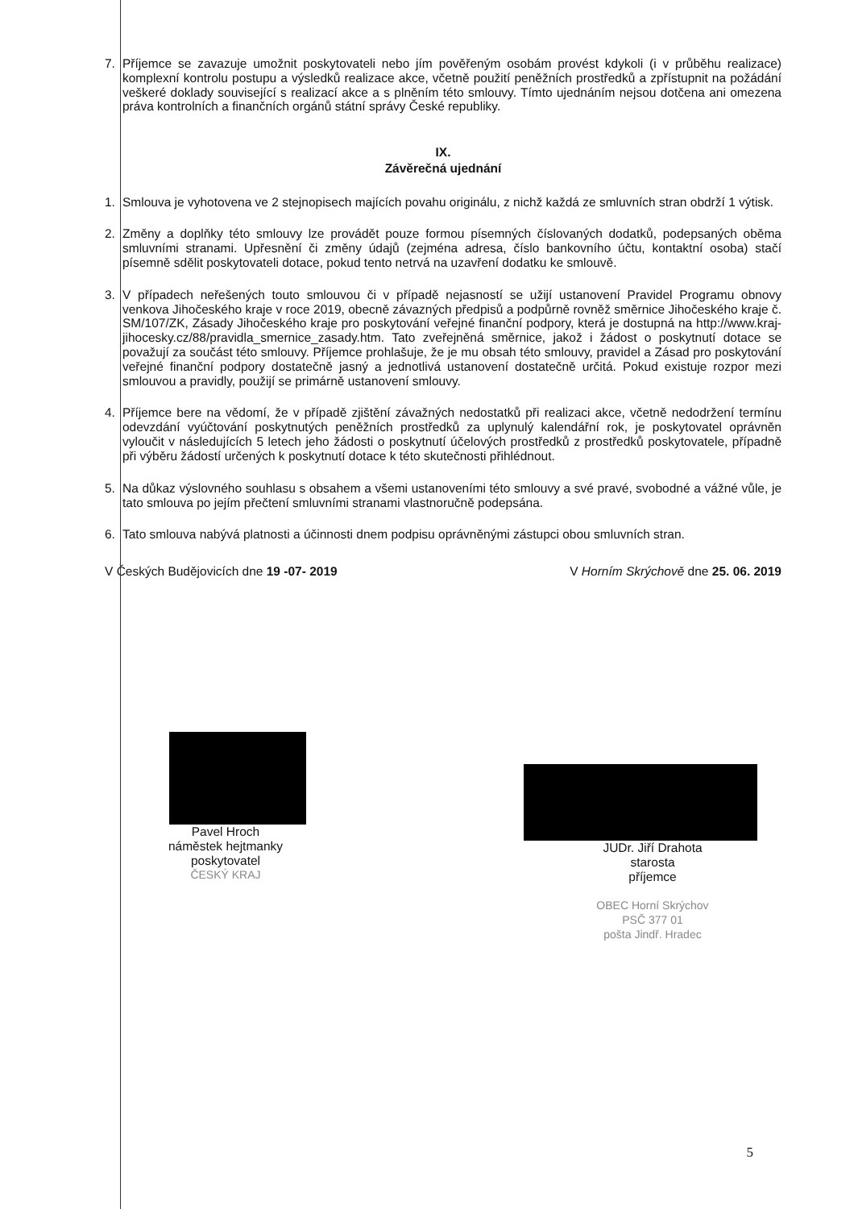7. Příjemce se zavazuje umožnit poskytovateli nebo jím pověřeným osobám provést kdykoli (i v průběhu realizace) komplexní kontrolu postupu a výsledků realizace akce, včetně použití peněžních prostředků a zpřístupnit na požádání veškeré doklady související s realizací akce a s plněním této smlouvy. Tímto ujednáním nejsou dotčena ani omezena práva kontrolních a finančních orgánů státní správy České republiky.
IX.
Závěrečná ujednání
1. Smlouva je vyhotovena ve 2 stejnopisech majících povahu originálu, z nichž každá ze smluvních stran obdrží 1 výtisk.
2. Změny a doplňky této smlouvy lze provádět pouze formou písemných číslovaných dodatků, podepsaných oběma smluvními stranami. Upřesnění či změny údajů (zejména adresa, číslo bankovního účtu, kontaktní osoba) stačí písemně sdělit poskytovateli dotace, pokud tento netrvá na uzavření dodatku ke smlouvě.
3. V případech neřešených touto smlouvou či v případě nejasností se užijí ustanovení Pravidel Programu obnovy venkova Jihočeského kraje v roce 2019, obecně závazných předpisů a podpůrně rovněž směrnice Jihočeského kraje č. SM/107/ZK, Zásady Jihočeského kraje pro poskytování veřejné finanční podpory, která je dostupná na http://www.kraj-jihocesky.cz/88/pravidla_smernice_zasady.htm. Tato zveřejněná směrnice, jakož i žádost o poskytnutí dotace se považují za součást této smlouvy. Příjemce prohlašuje, že je mu obsah této smlouvy, pravidel a Zásad pro poskytování veřejné finanční podpory dostatečně jasný a jednotlivá ustanovení dostatečně určitá. Pokud existuje rozpor mezi smlouvou a pravidly, použijí se primárně ustanovení smlouvy.
4. Příjemce bere na vědomí, že v případě zjištění závažných nedostatků při realizaci akce, včetně nedodržení termínu odevzdání vyúčtování poskytnutých peněžních prostředků za uplynulý kalendářní rok, je poskytovatel oprávněn vyloučit v následujících 5 letech jeho žádosti o poskytnutí účelových prostředků z prostředků poskytovatele, případně při výběru žádostí určených k poskytnutí dotace k této skutečnosti přihlédnout.
5. Na důkaz výslovného souhlasu s obsahem a všemi ustanoveními této smlouvy a své pravé, svobodné a vážné vůle, je tato smlouva po jejím přečtení smluvními stranami vlastnoručně podepsána.
6. Tato smlouva nabývá platnosti a účinnosti dnem podpisu oprávněnými zástupci obou smluvních stran.
V Českých Budějovicích dne 19 -07- 2019 V Horním Skrýchově dne 25. 06. 2019
Pavel Hroch
náměstek hejtmanky
poskytovatel
ČESKÝ KRAJ
JUDr. Jiří Drahota
starosta
příjemce
OBEC Horní Skrýchov
PSČ 377 01
pošta Jindř. Hradec
5